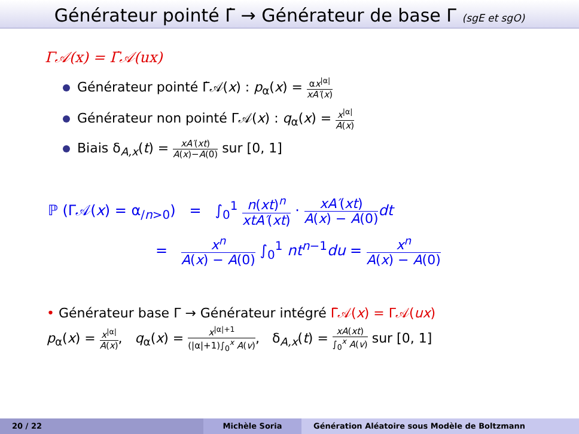Générateur pointé Γ̇ → Générateur de base Γ (sgE et sgO)
Γ𝒜(x) = Γ̇𝒜(ux)
Générateur pointé Γ̇𝒜(x) : p<sub>α</sub>(x) = αx<sup>|α|</sup> xA′(x)
Générateur non pointé Γ𝒜(x) : q<sub>α</sub>(x) = x<sup>|α|</sup> A(x)
Biais δ<sub>A,x</sub>(t) = xA′(xt) A(x)−A(0) sur [0, 1]
ℙ (Γ𝒜(x) = α<sub>/n>0</sub>) = ∫<sub>0</sub><sup>1</sup> n(xt)<sup>n</sup> xtA′(xt) · xA′(xt) A(x) − A(0) dt
= x<sup>n</sup> A(x) − A(0) ∫<sub>0</sub><sup>1</sup> nt<sup>n−1</sup>du = x<sup>n</sup> A(x) − A(0)
• Générateur base Γ → Générateur intégré Γ̄𝒜(x) = Γ𝒜(ux)
p<sub>α</sub>(x) = x<sup>|α|</sup> A(x), q<sub>α</sub>(x) = x<sup>|α|+1</sup> (|α|+1)∫<sub>0</sub><sup>x</sup> A(v), δ<sub>A,x</sub>(t) = xA(xt) ∫<sub>0</sub><sup>x</sup> A(v) sur [0, 1]
20 / 22 Michèle Soria Génération Aléatoire sous Modèle de Boltzmann